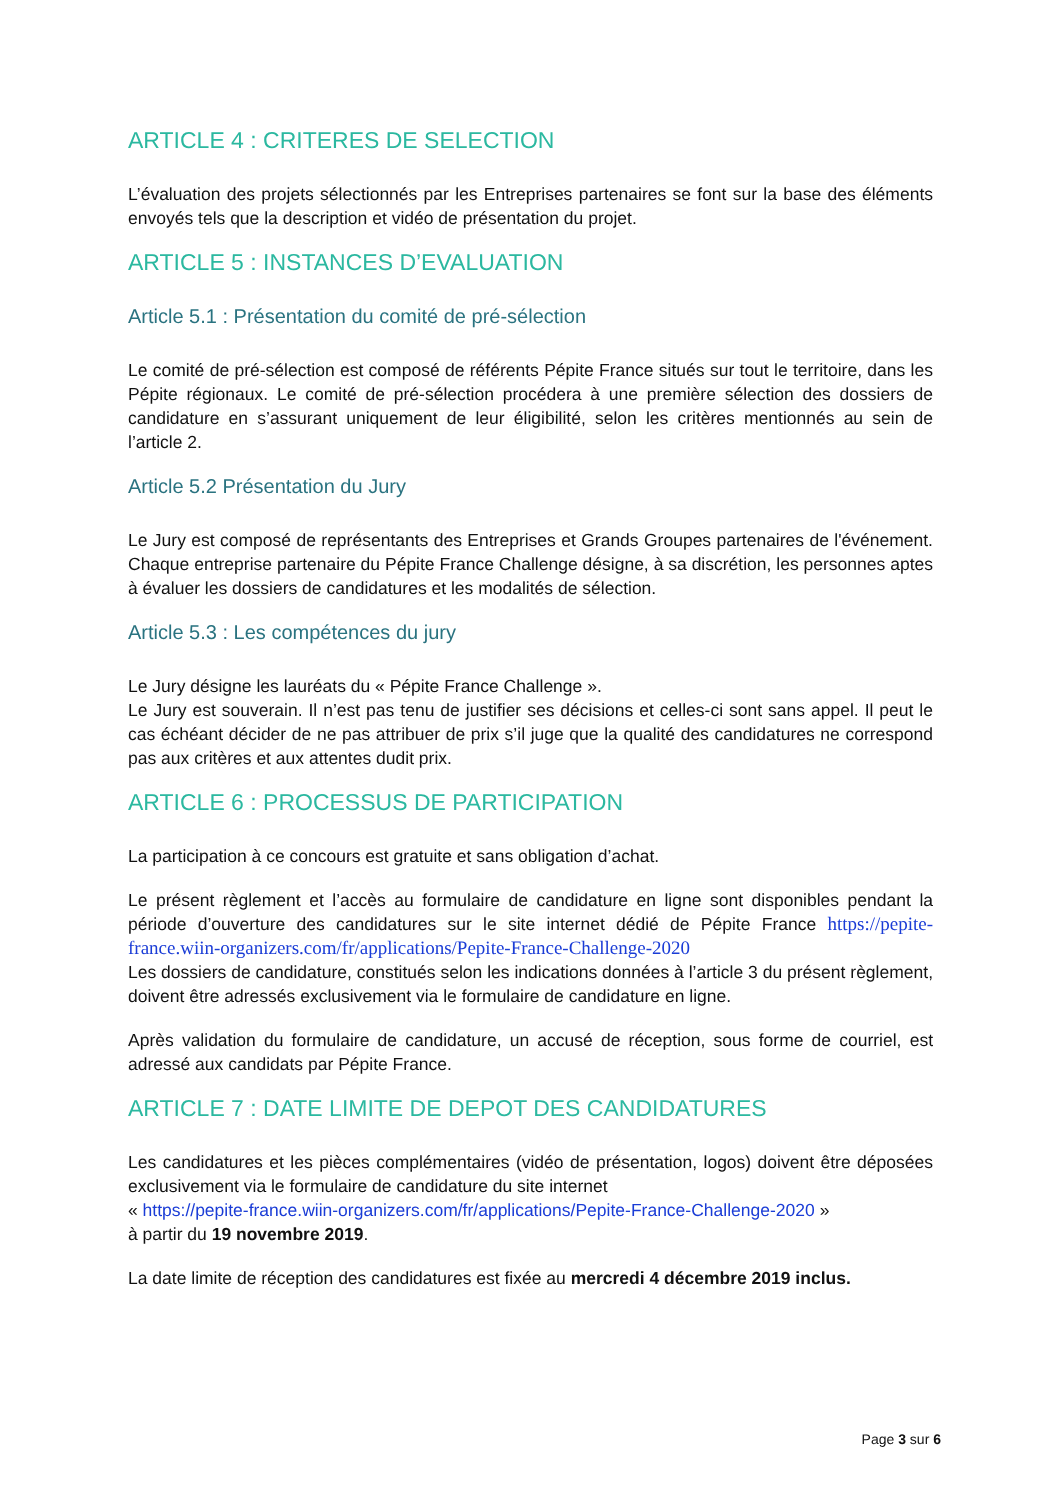ARTICLE 4 : CRITERES DE SELECTION
L’évaluation des projets sélectionnés par les Entreprises partenaires se font sur la base des éléments envoyés tels que la description et vidéo de présentation du projet.
ARTICLE 5 : INSTANCES D’EVALUATION
Article 5.1 : Présentation du comité de pré-sélection
Le comité de pré-sélection est composé de référents Pépite France situés sur tout le territoire, dans les Pépite régionaux. Le comité de pré-sélection procédera à une première sélection des dossiers de candidature en s’assurant uniquement de leur éligibilité, selon les critères mentionnés au sein de l’article 2.
Article 5.2 Présentation du Jury
Le Jury est composé de représentants des Entreprises et Grands Groupes partenaires de l'événement. Chaque entreprise partenaire du Pépite France Challenge désigne, à sa discrétion, les personnes aptes à évaluer les dossiers de candidatures et les modalités de sélection.
Article 5.3 : Les compétences du jury
Le Jury désigne les lauréats du « Pépite France Challenge ».
Le Jury est souverain. Il n’est pas tenu de justifier ses décisions et celles-ci sont sans appel. Il peut le cas échéant décider de ne pas attribuer de prix s’il juge que la qualité des candidatures ne correspond pas aux critères et aux attentes dudit prix.
ARTICLE 6 : PROCESSUS DE PARTICIPATION
La participation à ce concours est gratuite et sans obligation d’achat.
Le présent règlement et l’accès au formulaire de candidature en ligne sont disponibles pendant la période d’ouverture des candidatures sur le site internet dédié de Pépite France https://pepite-france.wiin-organizers.com/fr/applications/Pepite-France-Challenge-2020
Les dossiers de candidature, constitués selon les indications données à l’article 3 du présent règlement, doivent être adressés exclusivement via le formulaire de candidature en ligne.
Après validation du formulaire de candidature, un accusé de réception, sous forme de courriel, est adressé aux candidats par Pépite France.
ARTICLE 7 : DATE LIMITE DE DEPOT DES CANDIDATURES
Les candidatures et les pièces complémentaires (vidéo de présentation, logos) doivent être déposées exclusivement via le formulaire de candidature du site internet
« https://pepite-france.wiin-organizers.com/fr/applications/Pepite-France-Challenge-2020 »
à partir du 19 novembre 2019.
La date limite de réception des candidatures est fixée au mercredi 4 décembre 2019 inclus.
Page 3 sur 6